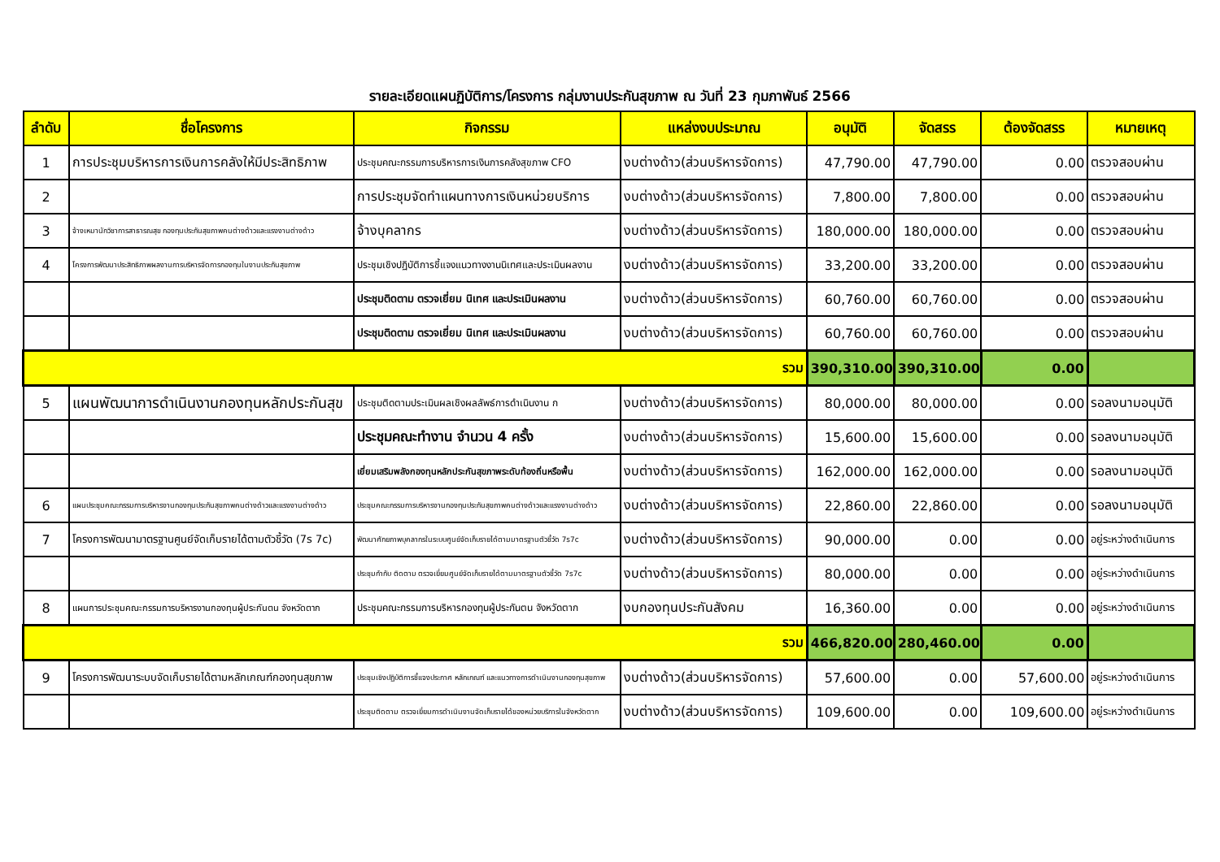รายละเอียดแผนฏิบัติการ/โครงการ กลุ่มงานประกันสุขภาพ ณ วันที่ 23 กุมภาพันธ์ 2566
| ลำดับ | ชื่อโครงการ | กิจกรรม | แหล่งงบประมาณ | อนุมัติ | จัดสรร | ต้องจัดสรร | หมายเหตุ |
| --- | --- | --- | --- | --- | --- | --- | --- |
| 1 | การประชุมบริหารการเงินการคลังให้มีประสิทธิภาพ | ประชุมคณะกรรมการบริหารการเงินการคลังสุขภาพ CFO | งบต่างด้าว(ส่วนบริหารจัดการ) | 47,790.00 | 47,790.00 | 0.00 | ตรวจสอบผ่าน |
| 2 | | การประชุมจัดทำแผนทางการเงินหน่วยบริการ | งบต่างด้าว(ส่วนบริหารจัดการ) | 7,800.00 | 7,800.00 | 0.00 | ตรวจสอบผ่าน |
| 3 | จ้างเหมานักวิชาการสาธารณสุข กองทุนประกันสุขภาพคนต่างด้าวและแรงงานต่างด้าว | จ้างบุคลากร | งบต่างด้าว(ส่วนบริหารจัดการ) | 180,000.00 | 180,000.00 | 0.00 | ตรวจสอบผ่าน |
| 4 | โครงการพัฒนาประสิทธิภาพผลงานการบริหารจัดการกองทุนในงานประกันสุขภาพ | ประชุมเชิงปฏิบัติการชี้แจงแนวทางงานนิเทศและประเมินผลงาน | งบต่างด้าว(ส่วนบริหารจัดการ) | 33,200.00 | 33,200.00 | 0.00 | ตรวจสอบผ่าน |
| | | ประชุมติดตาม ตรวจเยี่ยม นิเทศ และประเมินผลงาน | งบต่างด้าว(ส่วนบริหารจัดการ) | 60,760.00 | 60,760.00 | 0.00 | ตรวจสอบผ่าน |
| | | ประชุมติดตาม ตรวจเยี่ยม นิเทศ และประเมินผลงาน | งบต่างด้าว(ส่วนบริหารจัดการ) | 60,760.00 | 60,760.00 | 0.00 | ตรวจสอบผ่าน |
| รวม | | | | 390,310.00 | 390,310.00 | 0.00 | |
| 5 | แผนพัฒนาการดำเนินงานกองทุนหลักประกันสุข | ประชุมติดตามประเมินผลเชิงผลลัพธ์การดำเนินงาน ก | งบต่างด้าว(ส่วนบริหารจัดการ) | 80,000.00 | 80,000.00 | 0.00 | รอลงนามอนุมัติ |
| | | ประชุมคณะทำงาน จำนวน 4 ครั้ง | งบต่างด้าว(ส่วนบริหารจัดการ) | 15,600.00 | 15,600.00 | 0.00 | รอลงนามอนุมัติ |
| | | เยี่ยมเสริมพลังกองทุนหลักประกันสุขภาพระดับท้องถิ่นหรือพื้น | งบต่างด้าว(ส่วนบริหารจัดการ) | 162,000.00 | 162,000.00 | 0.00 | รอลงนามอนุมัติ |
| 6 | แผนประชุมคณะกรรมการบริหารงานกองทุนประกันสุขภาพคนต่างด้าวและแรงงานต่างด้าว | ประชุมคณะกรรมการบริหารงานกองทุนประกันสุขภาพคนต่างด้าวและแรงงานต่างด้าว | งบต่างด้าว(ส่วนบริหารจัดการ) | 22,860.00 | 22,860.00 | 0.00 | รอลงนามอนุมัติ |
| 7 | โครงการพัฒนามาตรฐานศูนย์จัดเก็บรายได้ตามตัวชี้วัด (7s 7c) | พัฒนาศักยภาพบุคลากรในระบบศูนย์จัดเก็บรายได้ตามมาตรฐานตัวชี้วัด 7s7c | งบต่างด้าว(ส่วนบริหารจัดการ) | 90,000.00 | 0.00 | 0.00 | อยู่ระหว่างดำเนินการ |
| | | ประชุมกำกับ ติดตาม ตรวจเยี่ยมศูนย์จัดเก็บรายได้ตามมาตรฐานตัวชี้วัด 7s7c | งบต่างด้าว(ส่วนบริหารจัดการ) | 80,000.00 | 0.00 | 0.00 | อยู่ระหว่างดำเนินการ |
| 8 | แผนการประชุมคณะกรรมการบริหารงานกองทุนผู้ประกันตน จังหวัดตาก | ประชุมคณะกรรมการบริหารกองทุนผู้ประกันตน จังหวัดตาก | งบกองทุนประกันสังคม | 16,360.00 | 0.00 | 0.00 | อยู่ระหว่างดำเนินการ |
| รวม | | | | 466,820.00 | 280,460.00 | 0.00 | |
| 9 | โครงการพัฒนาระบบจัดเก็บรายได้ตามหลักเกณฑ์กองทุนสุขภาพ | ประชุมเชิงปฏิบัติการชี้แจงประกาศ หลักเกณฑ์ และแนวทางการดำเนินงานกองทุนสุขภาพ | งบต่างด้าว(ส่วนบริหารจัดการ) | 57,600.00 | 0.00 | 57,600.00 | อยู่ระหว่างดำเนินการ |
| | | ประชุมติดตาม ตรวจเยี่ยมการดำเนินงานจัดเก็บรายได้ของหน่วยบริการในจังหวัดตาก | งบต่างด้าว(ส่วนบริหารจัดการ) | 109,600.00 | 0.00 | 109,600.00 | อยู่ระหว่างดำเนินการ |